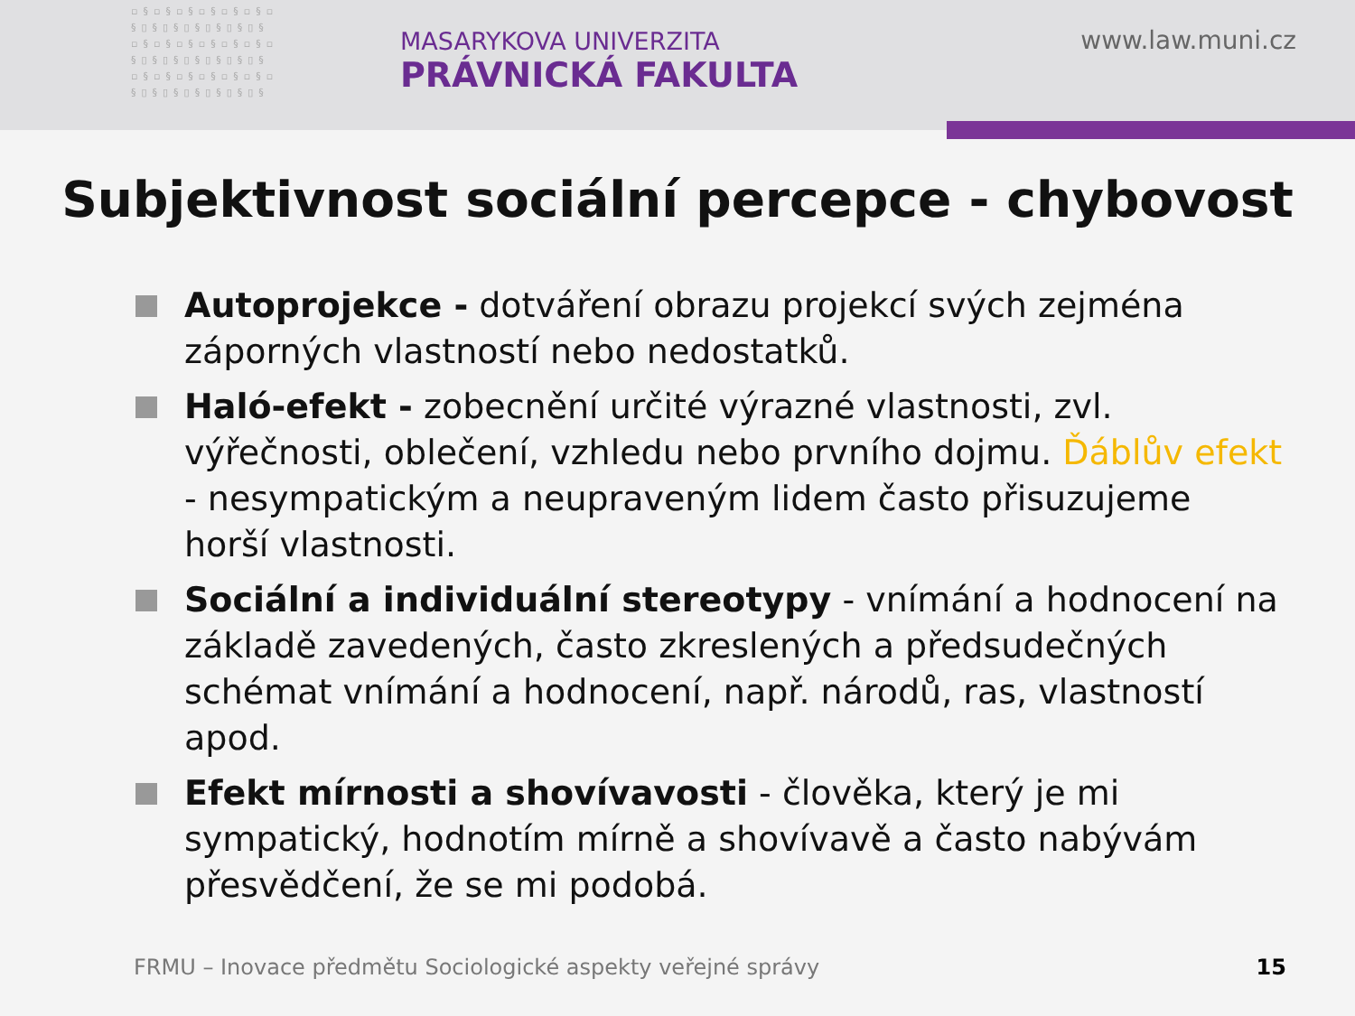▫§▫§▫§▫§▫§▫§▫ §▯§▯§▯§▯§▯§▯§ ▫§▫§▫§▫§▫§▫§▫ §▯§▯§▯§▯§▯§▯§ ▫§▫§▫§▫§▫§▫§▫ §▯§▯§▯§▯§▯§▯§
MASARYKOVA UNIVERZITA
PRÁVNICKÁ FAKULTA
www.law.muni.cz
Subjektivnost sociální percepce - chybovost
Autoprojekce - dotváření obrazu projekcí svých zejména záporných vlastností nebo nedostatků.
Haló-efekt - zobecnění určité výrazné vlastnosti, zvl. výřečnosti, oblečení, vzhledu nebo prvního dojmu. Ďáblův efekt - nesympatickým a neupraveným lidem často přisuzujeme horší vlastnosti.
Sociální a individuální stereotypy - vnímání a hodnocení na základě zavedených, často zkreslených a předsudečných schémat vnímání a hodnocení, např. národů, ras, vlastností apod.
Efekt mírnosti a shovívavosti - člověka, který je mi sympatický, hodnotím mírně a shovívavě a často nabývám přesvědčení, že se mi podobá.
FRMU – Inovace předmětu Sociologické aspekty veřejné správy
15